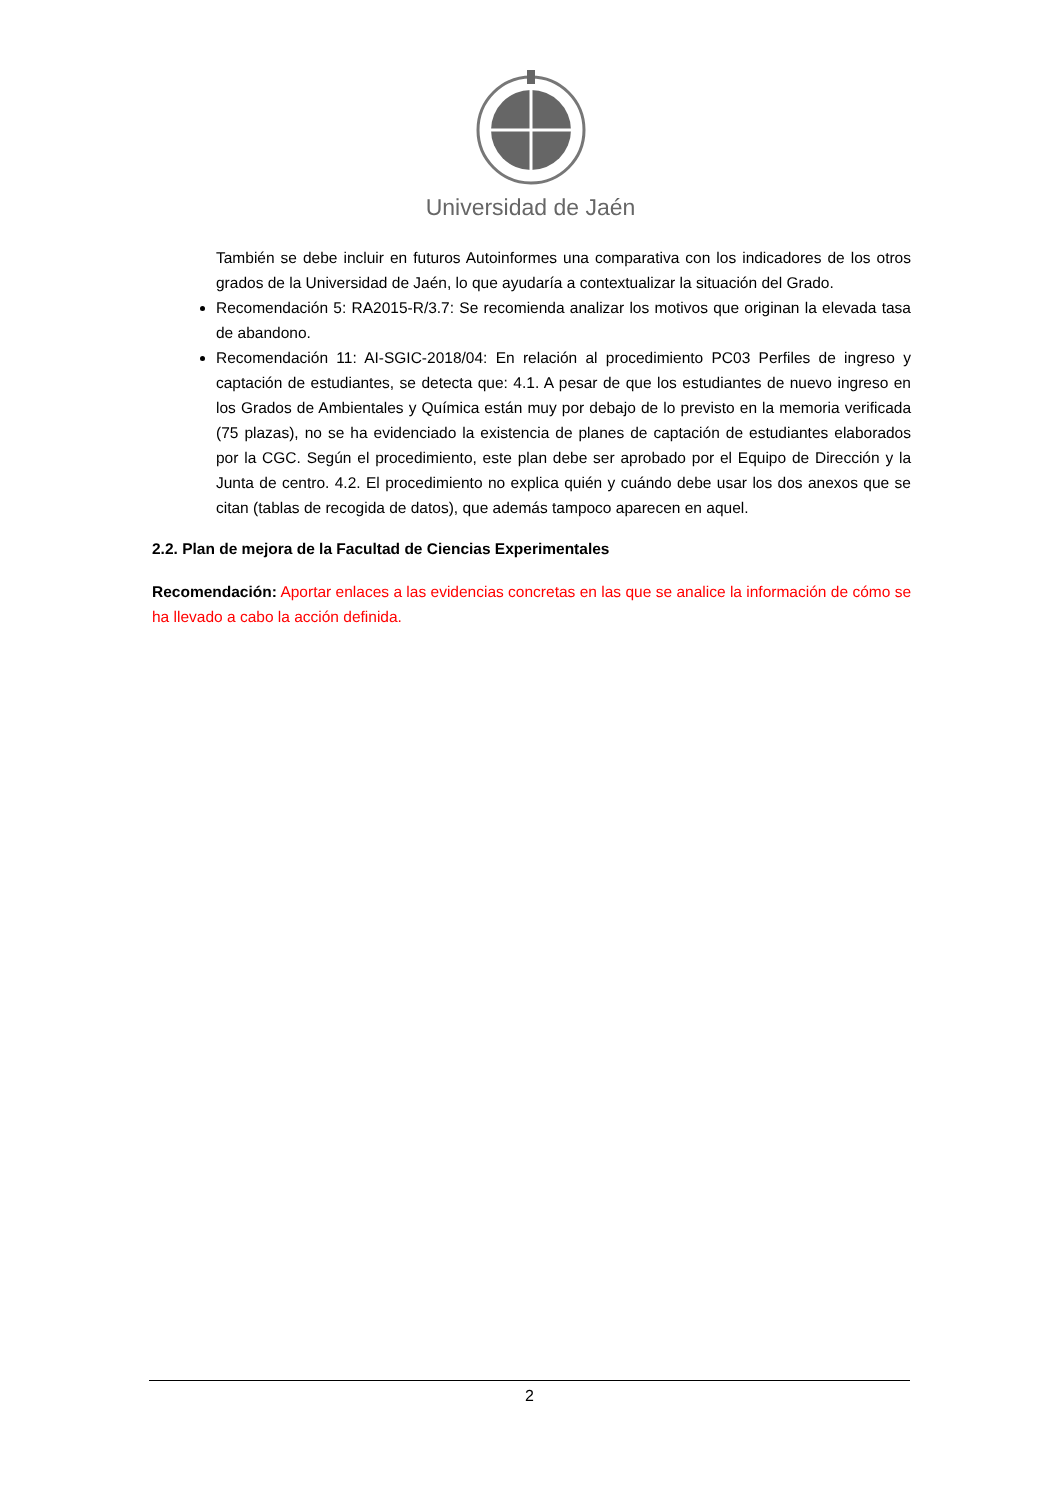Universidad de Jaén
También se debe incluir en futuros Autoinformes una comparativa con los indicadores de los otros grados de la Universidad de Jaén, lo que ayudaría a contextualizar la situación del Grado.
Recomendación 5: RA2015-R/3.7: Se recomienda analizar los motivos que originan la elevada tasa de abandono.
Recomendación 11: AI-SGIC-2018/04: En relación al procedimiento PC03 Perfiles de ingreso y captación de estudiantes, se detecta que: 4.1. A pesar de que los estudiantes de nuevo ingreso en los Grados de Ambientales y Química están muy por debajo de lo previsto en la memoria verificada (75 plazas), no se ha evidenciado la existencia de planes de captación de estudiantes elaborados por la CGC. Según el procedimiento, este plan debe ser aprobado por el Equipo de Dirección y la Junta de centro. 4.2. El procedimiento no explica quién y cuándo debe usar los dos anexos que se citan (tablas de recogida de datos), que además tampoco aparecen en aquel.
2.2. Plan de mejora de la Facultad de Ciencias Experimentales
Recomendación: Aportar enlaces a las evidencias concretas en las que se analice la información de cómo se ha llevado a cabo la acción definida.
2